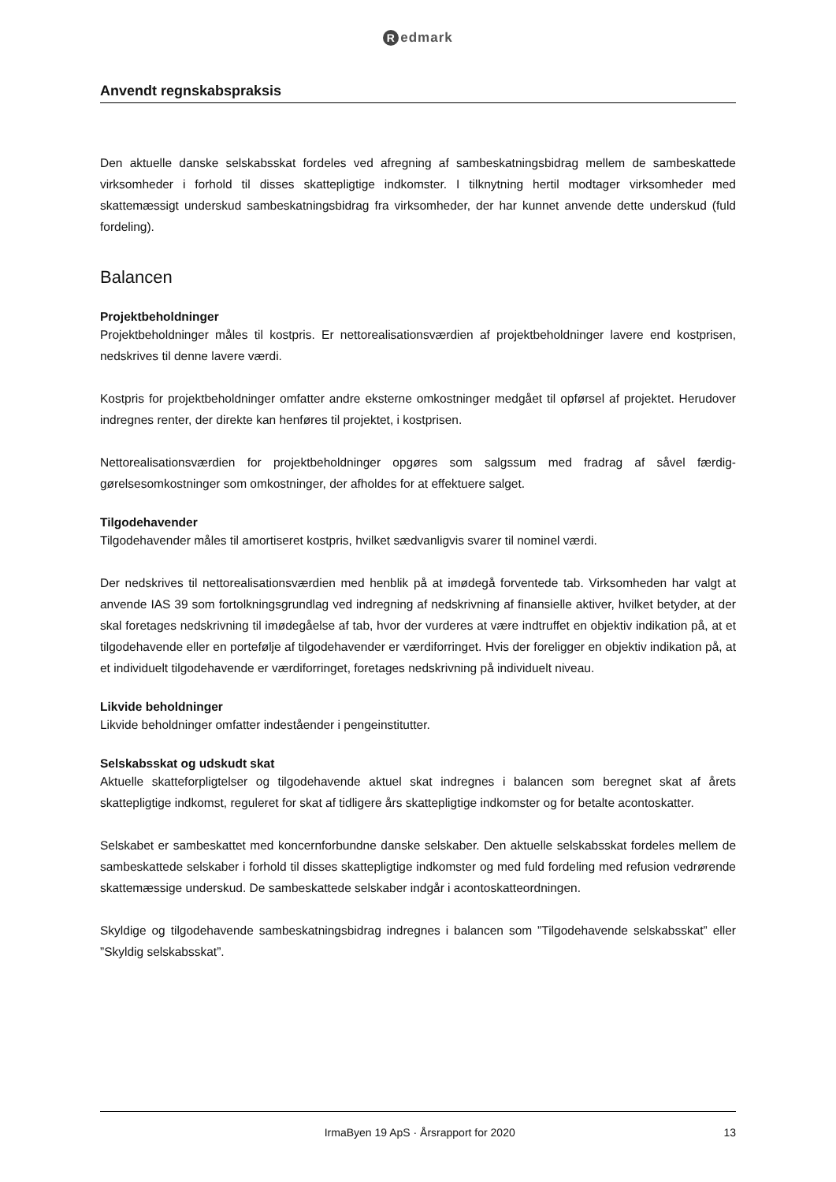Redmark
Anvendt regnskabspraksis
Den aktuelle danske selskabsskat fordeles ved afregning af sambeskatningsbidrag mellem de sambe­skattede virksomheder i forhold til disses skattepligtige indkomster. I tilknytning hertil modtager virk­somheder med skattemæssigt underskud sambeskatningsbidrag fra virksomheder, der har kunnet an­vende dette underskud (fuld fordeling).
Balancen
Projektbeholdninger
Projektbeholdninger måles til kostpris. Er nettorealisationsværdien af projektbeholdninger lavere end kostprisen, nedskrives til denne lavere værdi.
Kostpris for projektbeholdninger omfatter andre eksterne omkostninger medgået til opførsel af projektet. Herudover indregnes renter, der direkte kan henføres til projektet, i kostprisen.
Nettorealisationsværdien for projektbeholdninger opgøres som salgssum med fradrag af såvel færdig­gørelsesomkostninger som omkostninger, der afholdes for at effektuere salget.
Tilgodehavender
Tilgodehavender måles til amortiseret kostpris, hvilket sædvanligvis svarer til nominel værdi.
Der nedskrives til nettorealisationsværdien med henblik på at imødegå forventede tab. Virksomheden har valgt at anvende IAS 39 som fortolkningsgrundlag ved indregning af nedskrivning af finansielle akti­ver, hvilket betyder, at der skal foretages nedskrivning til imødegåelse af tab, hvor der vurderes at være indtruffet en objektiv indikation på, at et tilgodehavende eller en portefølje af tilgodehavender er værdi­forringet. Hvis der foreligger en objektiv indikation på, at et individuelt tilgodehavende er værdiforrin­get, foretages nedskrivning på individuelt niveau.
Likvide beholdninger
Likvide beholdninger omfatter indeståender i pengeinstitutter.
Selskabsskat og udskudt skat
Aktuelle skatteforpligtelser og tilgodehavende aktuel skat indregnes i balancen som beregnet skat af årets skattepligtige indkomst, reguleret for skat af tidligere års skattepligtige indkomster og for betalte acontoskatter.
Selskabet er sambeskattet med koncernforbundne danske selskaber. Den aktuelle selskabsskat fordeles mellem de sambeskattede selskaber i forhold til disses skattepligtige indkomster og med fuld fordeling med refusion vedrørende skattemæssige underskud. De sambeskattede selskaber indgår i acontoskatte­ordningen.
Skyldige og tilgodehavende sambeskatningsbidrag indregnes i balancen som ”Tilgodehavende selskabs­skat” eller ”Skyldig selskabsskat”.
IrmaByen 19 ApS · Årsrapport for 2020
13